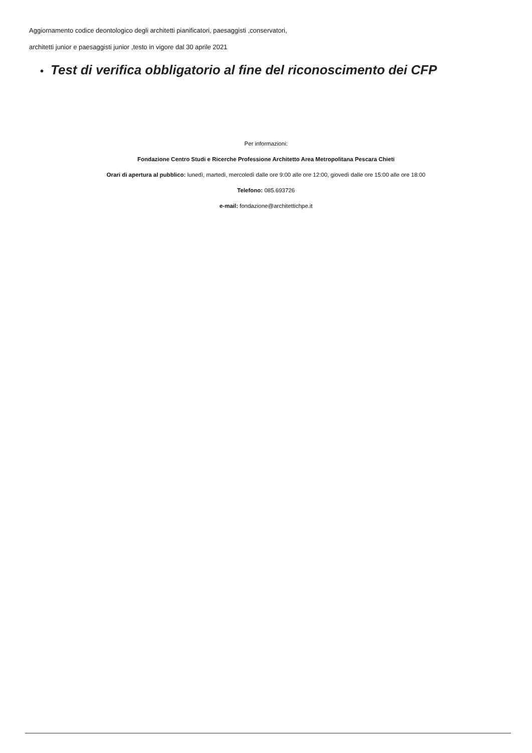Aggiornamento codice deontologico degli architetti pianificatori, paesaggisti ,conservatori,
architetti junior e paesaggisti junior ,testo in vigore dal 30 aprile 2021
• Test di verifica obbligatorio al fine del riconoscimento dei CFP
Per informazioni:
Fondazione Centro Studi e Ricerche Professione Architetto Area Metropolitana Pescara Chieti
Orari di apertura al pubblico: lunedì, martedì, mercoledì dalle ore 9:00 alle ore 12:00, giovedì dalle ore 15:00 alle ore 18:00
Telefono: 085.693726
e-mail: fondazione@architettichpe.it